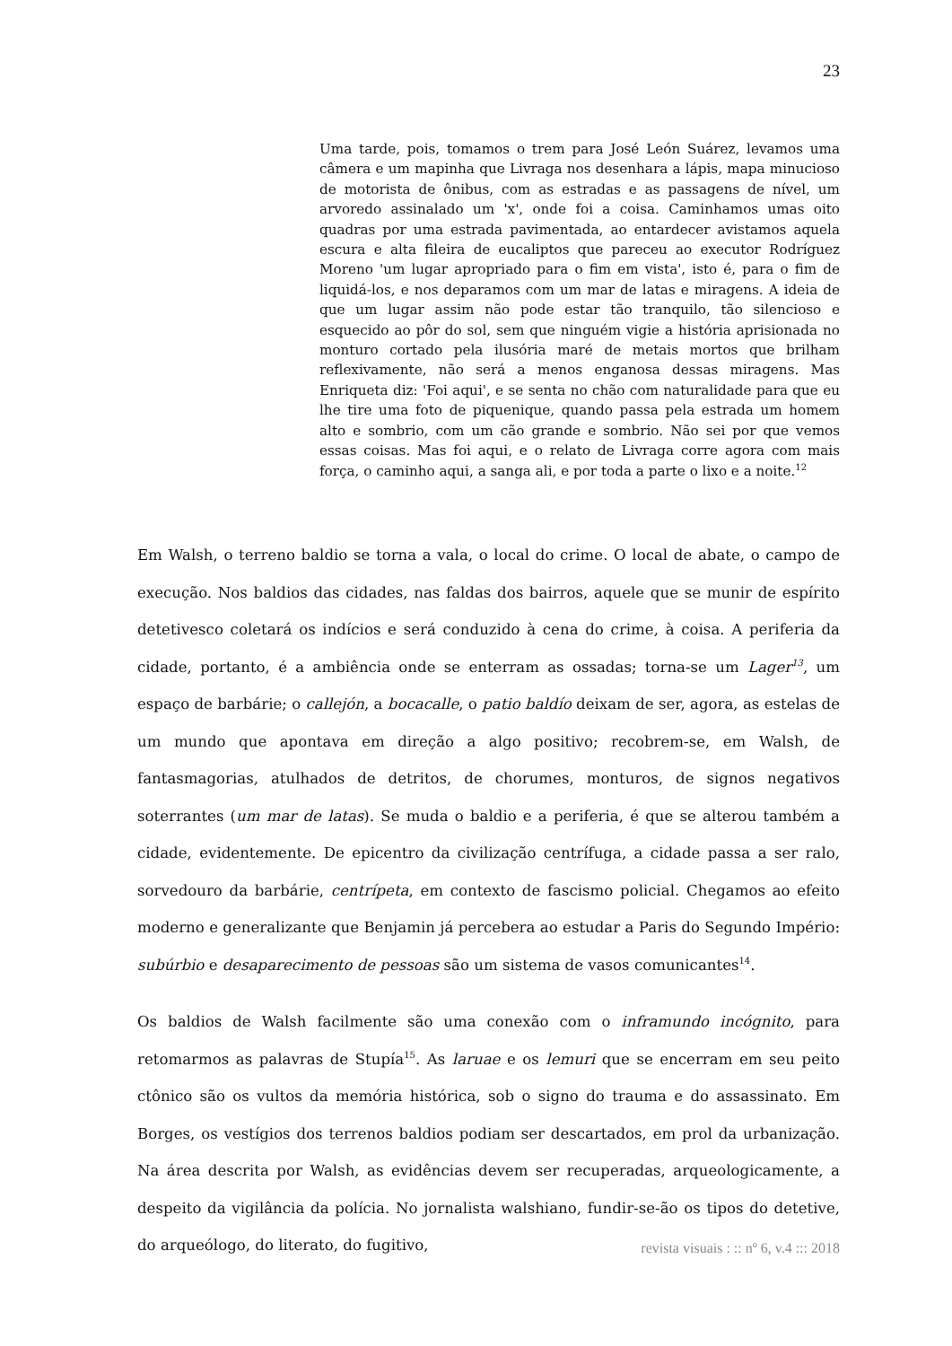23
Uma tarde, pois, tomamos o trem para José León Suárez, levamos uma câmera e um mapinha que Livraga nos desenhara a lápis, mapa minucioso de motorista de ônibus, com as estradas e as passagens de nível, um arvoredo assinalado um 'x', onde foi a coisa. Caminhamos umas oito quadras por uma estrada pavimentada, ao entardecer avistamos aquela escura e alta fileira de eucaliptos que pareceu ao executor Rodríguez Moreno 'um lugar apropriado para o fim em vista', isto é, para o fim de liquidá-los, e nos deparamos com um mar de latas e miragens. A ideia de que um lugar assim não pode estar tão tranquilo, tão silencioso e esquecido ao pôr do sol, sem que ninguém vigie a história aprisionada no monturo cortado pela ilusória maré de metais mortos que brilham reflexivamente, não será a menos enganosa dessas miragens. Mas Enriqueta diz: 'Foi aqui', e se senta no chão com naturalidade para que eu lhe tire uma foto de piquenique, quando passa pela estrada um homem alto e sombrio, com um cão grande e sombrio. Não sei por que vemos essas coisas. Mas foi aqui, e o relato de Livraga corre agora com mais força, o caminho aqui, a sanga ali, e por toda a parte o lixo e a noite.<sup>12</sup>
Em Walsh, o terreno baldio se torna a vala, o local do crime. O local de abate, o campo de execução. Nos baldios das cidades, nas faldas dos bairros, aquele que se munir de espírito detetivesco coletará os indícios e será conduzido à cena do crime, à coisa. A periferia da cidade, portanto, é a ambiência onde se enterram as ossadas; torna-se um Lager<sup>13</sup>, um espaço de barbárie; o callejón, a bocacalle, o patio baldío deixam de ser, agora, as estelas de um mundo que apontava em direção a algo positivo; recobrem-se, em Walsh, de fantasmagorias, atulhados de detritos, de chorumes, monturos, de signos negativos soterrantes (um mar de latas). Se muda o baldio e a periferia, é que se alterou também a cidade, evidentemente. De epicentro da civilização centrífuga, a cidade passa a ser ralo, sorvedouro da barbárie, centrípeta, em contexto de fascismo policial. Chegamos ao efeito moderno e generalizante que Benjamin já percebera ao estudar a Paris do Segundo Império: subúrbio e desaparecimento de pessoas são um sistema de vasos comunicantes<sup>14</sup>.
Os baldios de Walsh facilmente são uma conexão com o inframundo incógnito, para retomarmos as palavras de Stupía<sup>15</sup>. As laruae e os lemuri que se encerram em seu peito ctônico são os vultos da memória histórica, sob o signo do trauma e do assassinato. Em Borges, os vestígios dos terrenos baldios podiam ser descartados, em prol da urbanização. Na área descrita por Walsh, as evidências devem ser recuperadas, arqueologicamente, a despeito da vigilância da polícia. No jornalista walshiano, fundir-se-ão os tipos do detetive, do arqueólogo, do literato, do fugitivo,
revista visuais : :: nº 6, v.4 ::: 2018